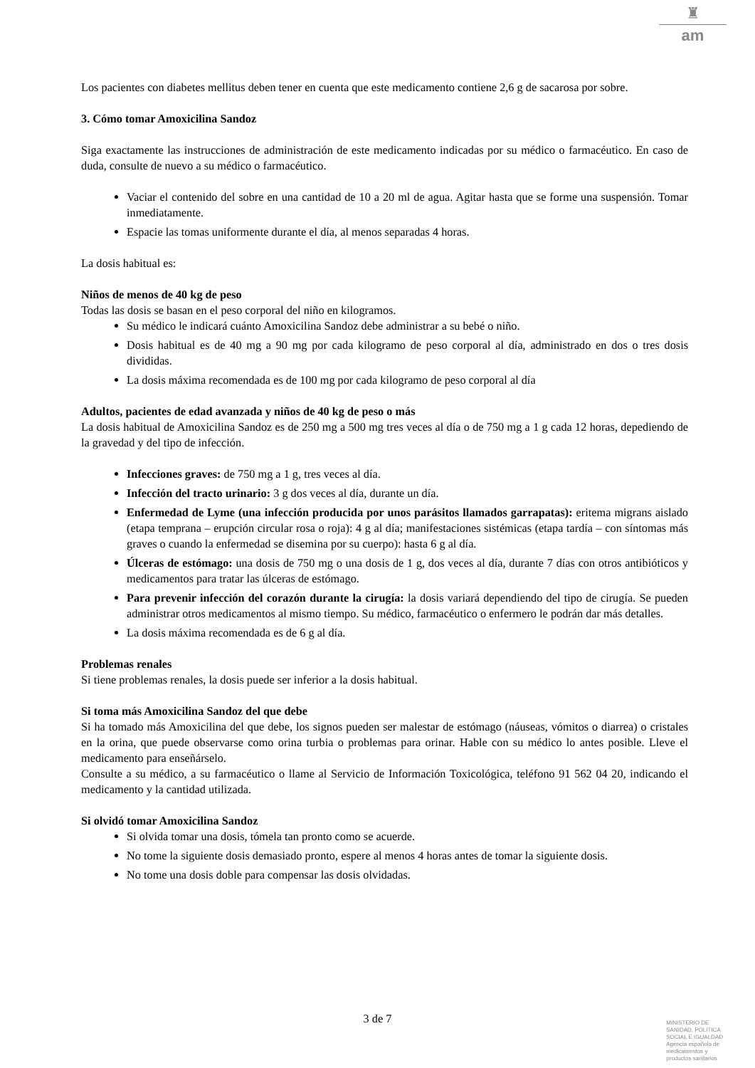♜
am
Los pacientes con diabetes mellitus deben tener en cuenta que este medicamento contiene 2,6 g de sacarosa por sobre.
3. Cómo tomar Amoxicilina Sandoz
Siga exactamente las instrucciones de administración de este medicamento indicadas por su médico o farmacéutico. En caso de duda, consulte de nuevo a su médico o farmacéutico.
Vaciar el contenido del sobre en una cantidad de 10 a 20 ml de agua. Agitar hasta que se forme una suspensión. Tomar inmediatamente.
Espacie las tomas uniformente durante el día, al menos separadas 4 horas.
La dosis habitual es:
Niños de menos de 40 kg de peso
Todas las dosis se basan en el peso corporal del niño en kilogramos.
Su médico le indicará cuánto Amoxicilina Sandoz debe administrar a su bebé o niño.
Dosis habitual es de 40 mg a 90 mg por cada kilogramo de peso corporal al día, administrado en dos o tres dosis divididas.
La dosis máxima recomendada es de 100 mg por cada kilogramo de peso corporal al día
Adultos, pacientes de edad avanzada y niños de 40 kg de peso o más
La dosis habitual de Amoxicilina Sandoz es de 250 mg a 500 mg tres veces al día o de 750 mg a 1 g cada 12 horas, depediendo de la gravedad y del tipo de infección.
Infecciones graves: de 750 mg a 1 g, tres veces al día.
Infección del tracto urinario: 3 g dos veces al día, durante un día.
Enfermedad de Lyme (una infección producida por unos parásitos llamados garrapatas): eritema migrans aislado (etapa temprana – erupción circular rosa o roja): 4 g al día; manifestaciones sistémicas (etapa tardía – con síntomas más graves o cuando la enfermedad se disemina por su cuerpo): hasta 6 g al día.
Úlceras de estómago: una dosis de 750 mg o una dosis de 1 g, dos veces al día, durante 7 días con otros antibióticos y medicamentos para tratar las úlceras de estómago.
Para prevenir infección del corazón durante la cirugía: la dosis variará dependiendo del tipo de cirugía. Se pueden administrar otros medicamentos al mismo tiempo. Su médico, farmacéutico o enfermero le podrán dar más detalles.
La dosis máxima recomendada es de 6 g al día.
Problemas renales
Si tiene problemas renales, la dosis puede ser inferior a la dosis habitual.
Si toma más Amoxicilina Sandoz del que debe
Si ha tomado más Amoxicilina del que debe, los signos pueden ser malestar de estómago (náuseas, vómitos o diarrea) o cristales en la orina, que puede observarse como orina turbia o problemas para orinar. Hable con su médico lo antes posible. Lleve el medicamento para enseñárselo.
Consulte a su médico, a su farmacéutico o llame al Servicio de Información Toxicológica, teléfono 91 562 04 20, indicando el medicamento y la cantidad utilizada.
Si olvidó tomar Amoxicilina Sandoz
Si olvida tomar una dosis, tómela tan pronto como se acuerde.
No tome la siguiente dosis demasiado pronto, espere al menos 4 horas antes de tomar la siguiente dosis.
No tome una dosis doble para compensar las dosis olvidadas.
3 de 7
MINISTERIO DE
SANIDAD, POLITICA
SOCIAL E IGUALDAD
Agencia española de
medicamentos y
productos sanitarios